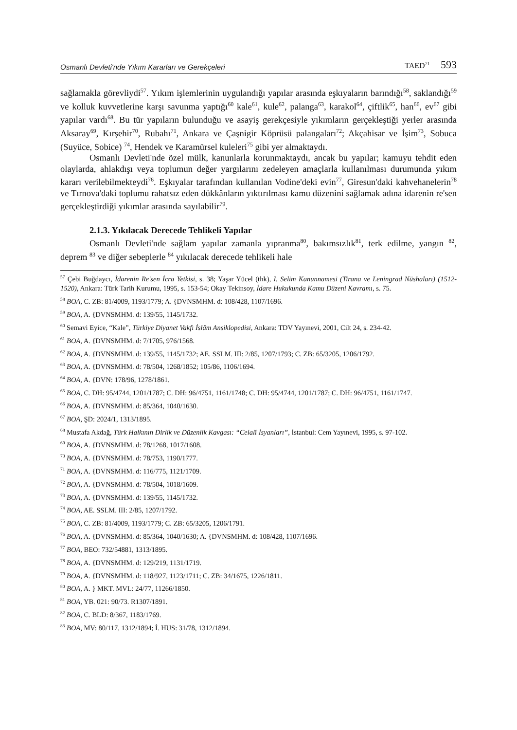Osmanlı Devleti'nde Yıkım Kararları ve Gerekçeleri TAED<sup>71</sup> 593
sağlamakla görevliydi<sup>57</sup>. Yıkım işlemlerinin uygulandığı yapılar arasında eşkıyaların barındığı<sup>58</sup>, saklandığı<sup>59</sup> ve kolluk kuvvetlerine karşı savunma yaptığı<sup>60</sup> kale<sup>61</sup>, kule<sup>62</sup>, palanga<sup>63</sup>, karakol<sup>64</sup>, çiftlik<sup>65</sup>, han<sup>66</sup>, ev<sup>67</sup> gibi yapılar vardı<sup>68</sup>. Bu tür yapıların bulunduğu ve asayiş gerekçesiyle yıkımların gerçekleştiği yerler arasında Aksaray<sup>69</sup>, Kırşehir<sup>70</sup>, Rubahı<sup>71</sup>, Ankara ve Çaşnigir Köprüsü palangaları<sup>72</sup>; Akçahisar ve İşim<sup>73</sup>, Sobuca (Suyüce, Sobice) <sup>74</sup>, Hendek ve Karamürsel kuleleri<sup>75</sup> gibi yer almaktaydı.
Osmanlı Devleti'nde özel mülk, kanunlarla korunmaktaydı, ancak bu yapılar; kamuyu tehdit eden olaylarda, ahlakdışı veya toplumun değer yargılarını zedeleyen amaçlarla kullanılması durumunda yıkım kararı verilebilmekteydi<sup>76</sup>. Eşkıyalar tarafından kullanılan Vodine'deki evin<sup>77</sup>, Giresun'daki kahvehanelerin<sup>78</sup> ve Tırnova'daki toplumu rahatsız eden dükkânların yıktırılması kamu düzenini sağlamak adına idarenin re'sen gerçekleştirdiği yıkımlar arasında sayılabilir<sup>79</sup>.
2.1.3. Yıkılacak Derecede Tehlikeli Yapılar
Osmanlı Devleti'nde sağlam yapılar zamanla yıpranma<sup>80</sup>, bakımsızlık<sup>81</sup>, terk edilme, yangın <sup>82</sup>, deprem <sup>83</sup> ve diğer sebeplerle <sup>84</sup> yıkılacak derecede tehlikeli hale
<sup>57</sup> Çebi Buğdaycı, İdarenin Re'sen İcra Yetkisi, s. 38; Yaşar Yücel (thk), I. Selim Kanunnamesi (Tirana ve Leningrad Nüshaları) (1512-1520), Ankara: Türk Tarih Kurumu, 1995, s. 153-54; Okay Tekinsoy, İdare Hukukunda Kamu Düzeni Kavramı, s. 75.
<sup>58</sup> BOA, C. ZB: 81/4009, 1193/1779; A. {DVNSMHM. d: 108/428, 1107/1696.
<sup>59</sup> BOA, A. {DVNSMHM. d: 139/55, 1145/1732.
<sup>60</sup> Semavi Eyice, “Kale”, Türkiye Diyanet Vakfı İslâm Ansiklopedisi, Ankara: TDV Yayınevi, 2001, Cilt 24, s. 234-42.
<sup>61</sup> BOA, A. {DVNSMHM. d: 7/1705, 976/1568.
<sup>62</sup> BOA, A. {DVNSMHM. d: 139/55, 1145/1732; AE. SSLM. III: 2/85, 1207/1793; C. ZB: 65/3205, 1206/1792.
<sup>63</sup> BOA, A. {DVNSMHM. d: 78/504, 1268/1852; 105/86, 1106/1694.
<sup>64</sup> BOA, A. {DVN: 178/96, 1278/1861.
<sup>65</sup> BOA, C. DH: 95/4744, 1201/1787; C. DH: 96/4751, 1161/1748; C. DH: 95/4744, 1201/1787; C. DH: 96/4751, 1161/1747.
<sup>66</sup> BOA, A. {DVNSMHM. d: 85/364, 1040/1630.
<sup>67</sup> BOA, ŞD: 2024/1, 1313/1895.
<sup>68</sup> Mustafa Akdağ, Türk Halkının Dirlik ve Düzenlik Kavgası: “Celalî İsyanları”, İstanbul: Cem Yayınevi, 1995, s. 97-102.
<sup>69</sup> BOA, A. {DVNSMHM. d: 78/1268, 1017/1608.
<sup>70</sup> BOA, A. {DVNSMHM. d: 78/753, 1190/1777.
<sup>71</sup> BOA, A. {DVNSMHM. d: 116/775, 1121/1709.
<sup>72</sup> BOA, A. {DVNSMHM. d: 78/504, 1018/1609.
<sup>73</sup> BOA, A. {DVNSMHM. d: 139/55, 1145/1732.
<sup>74</sup> BOA, AE. SSLM. III: 2/85, 1207/1792.
<sup>75</sup> BOA, C. ZB: 81/4009, 1193/1779; C. ZB: 65/3205, 1206/1791.
<sup>76</sup> BOA, A. {DVNSMHM. d: 85/364, 1040/1630; A. {DVNSMHM. d: 108/428, 1107/1696.
<sup>77</sup> BOA, BEO: 732/54881, 1313/1895.
<sup>78</sup> BOA, A. {DVNSMHM. d: 129/219, 1131/1719.
<sup>79</sup> BOA, A. {DVNSMHM. d: 118/927, 1123/1711; C. ZB: 34/1675, 1226/1811.
<sup>80</sup> BOA, A. } MKT. MVL: 24/77, 11266/1850.
<sup>81</sup> BOA, YB. 021: 90/73. R1307/1891.
<sup>82</sup> BOA, C. BLD: 8/367, 1183/1769.
<sup>83</sup> BOA, MV: 80/117, 1312/1894; İ. HUS: 31/78, 1312/1894.